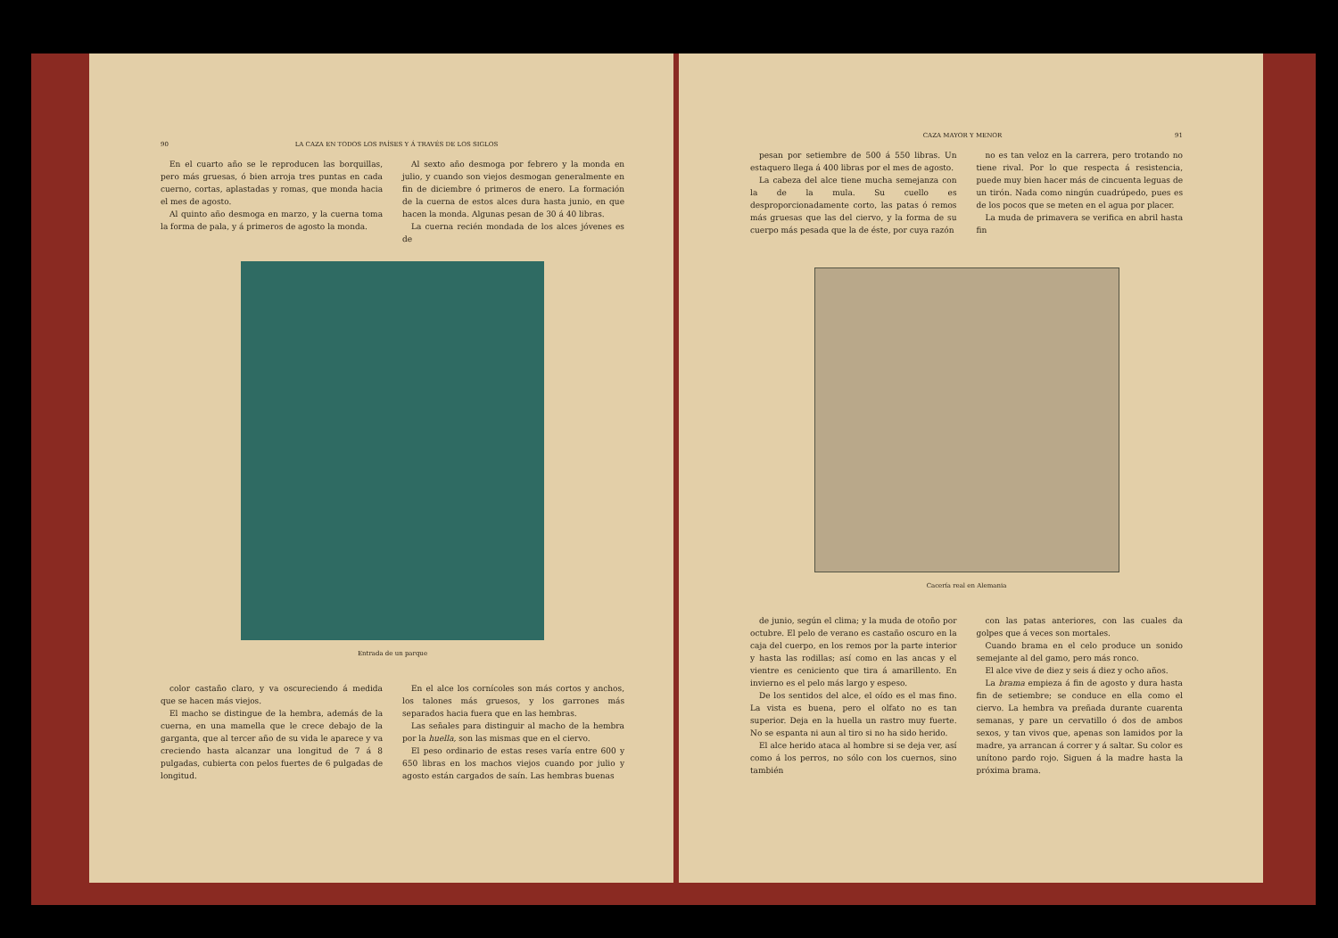90 LA CAZA EN TODOS LOS PAÍSES Y Á TRAVÉS DE LOS SIGLOS
En el cuarto año se le reproducen las borquillas, pero más gruesas, ó bien arroja tres puntas en cada cuerno, cortas, aplastadas y romas, que monda hacia el mes de agosto.
Al quinto año desmoga en marzo, y la cuerna toma la forma de pala, y á primeros de agosto la monda.
Al sexto año desmoga por febrero y la monda en julio, y cuando son viejos desmogan generalmente en fin de diciembre ó primeros de enero. La formación de la cuerna de estos alces dura hasta junio, en que hacen la monda. Algunas pesan de 30 á 40 libras.
La cuerna recién mondada de los alces jóvenes es de
Entrada de un parque
color castaño claro, y va oscureciendo á medida que se hacen más viejos.
El macho se distingue de la hembra, además de la cuerna, en una mamella que le crece debajo de la garganta, que al tercer año de su vida le aparece y va creciendo hasta alcanzar una longitud de 7 á 8 pulgadas, cubierta con pelos fuertes de 6 pulgadas de longitud.
En el alce los cornícoles son más cortos y anchos, los talones más gruesos, y los garrones más separados hacia fuera que en las hembras.
Las señales para distinguir al macho de la hembra por la huella, son las mismas que en el ciervo.
El peso ordinario de estas reses varía entre 600 y 650 libras en los machos viejos cuando por julio y agosto están cargados de saín. Las hembras buenas
CAZA MAYOR Y MENOR 91
pesan por setiembre de 500 á 550 libras. Un estaquero llega á 400 libras por el mes de agosto.
La cabeza del alce tiene mucha semejanza con la de la mula. Su cuello es desproporcionadamente corto, las patas ó remos más gruesas que las del ciervo, y la forma de su cuerpo más pesada que la de éste, por cuya razón
no es tan veloz en la carrera, pero trotando no tiene rival. Por lo que respecta á resistencia, puede muy bien hacer más de cincuenta leguas de un tirón. Nada como ningún cuadrúpedo, pues es de los pocos que se meten en el agua por placer.
La muda de primavera se verifica en abril hasta fin
Cacería real en Alemania
de junio, según el clima; y la muda de otoño por octubre. El pelo de verano es castaño oscuro en la caja del cuerpo, en los remos por la parte interior y hasta las rodillas; así como en las ancas y el vientre es ceniciento que tira á amarillento. En invierno es el pelo más largo y espeso.
De los sentidos del alce, el oído es el mas fino. La vista es buena, pero el olfato no es tan superior. Deja en la huella un rastro muy fuerte. No se espanta ni aun al tiro si no ha sido herido.
El alce herido ataca al hombre si se deja ver, así como á los perros, no sólo con los cuernos, sino también
con las patas anteriores, con las cuales da golpes que á veces son mortales.
Cuando brama en el celo produce un sonido semejante al del gamo, pero más ronco.
El alce vive de diez y seis á diez y ocho años.
La brama empieza á fin de agosto y dura hasta fin de setiembre; se conduce en ella como el ciervo. La hembra va preñada durante cuarenta semanas, y pare un cervatillo ó dos de ambos sexos, y tan vivos que, apenas son lamidos por la madre, ya arrancan á correr y á saltar. Su color es unítono pardo rojo. Siguen á la madre hasta la próxima brama.